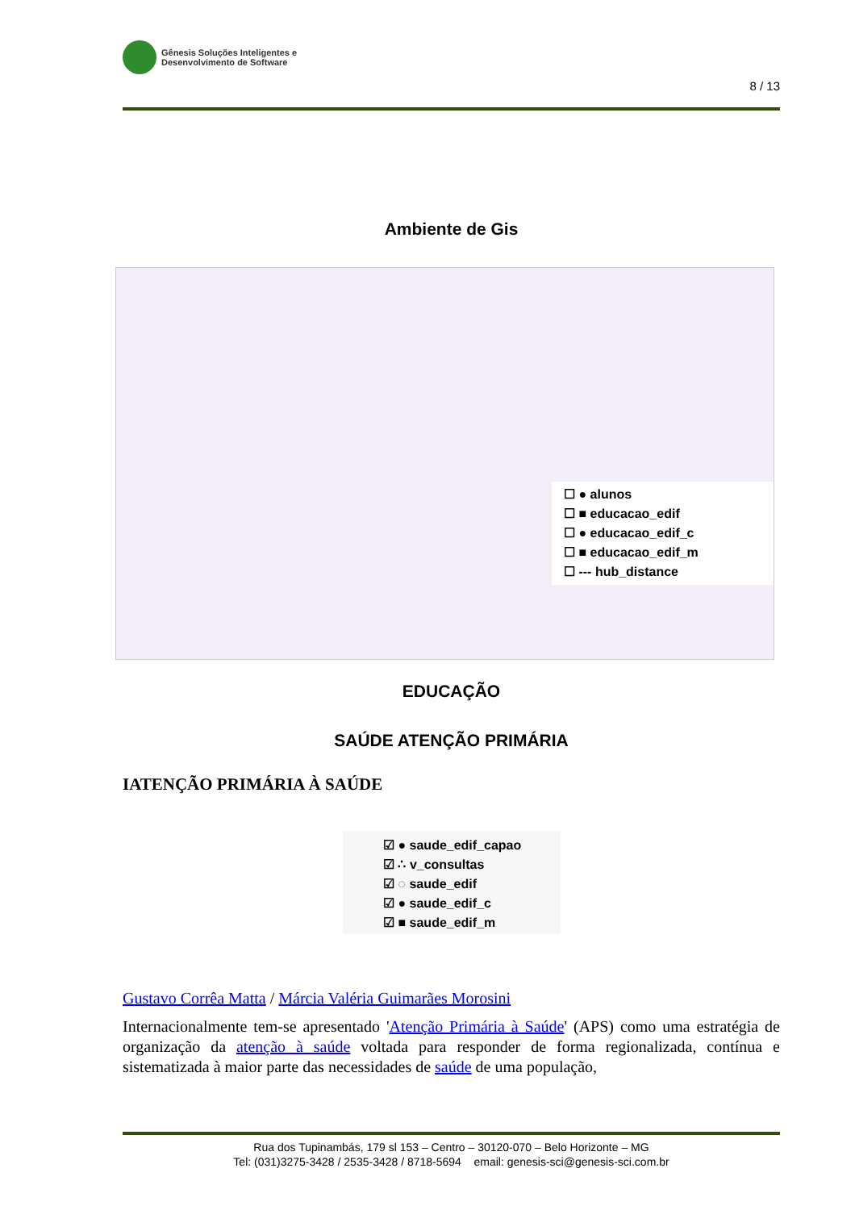Gênesis Soluções Inteligentes e
Desenvolvimento de Software
8 / 13
Ambiente de Gis
☐ ● alunos
☐ ■ educacao_edif
☐ ● educacao_edif_c
☐ ■ educacao_edif_m
☐ --- hub_distance
EDUCAÇÃO
SAÚDE ATENÇÃO PRIMÁRIA
IATENÇÃO PRIMÁRIA À SAÚDE
☑ ● saude_edif_capao
☑ ∴ v_consultas
☑ ◌ saude_edif
☑ ● saude_edif_c
☑ ■ saude_edif_m
Gustavo Corrêa Matta / Márcia Valéria Guimarães Morosini
Internacionalmente tem-se apresentado 'Atenção Primária à Saúde' (APS) como uma estratégia de organização da atenção à saúde voltada para responder de forma regionalizada, contínua e sistematizada à maior parte das necessidades de saúde de uma população,
Rua dos Tupinambás, 179 sl 153 – Centro – 30120-070 – Belo Horizonte – MG
Tel: (031)3275-3428 / 2535-3428 / 8718-5694 email: genesis-sci@genesis-sci.com.br